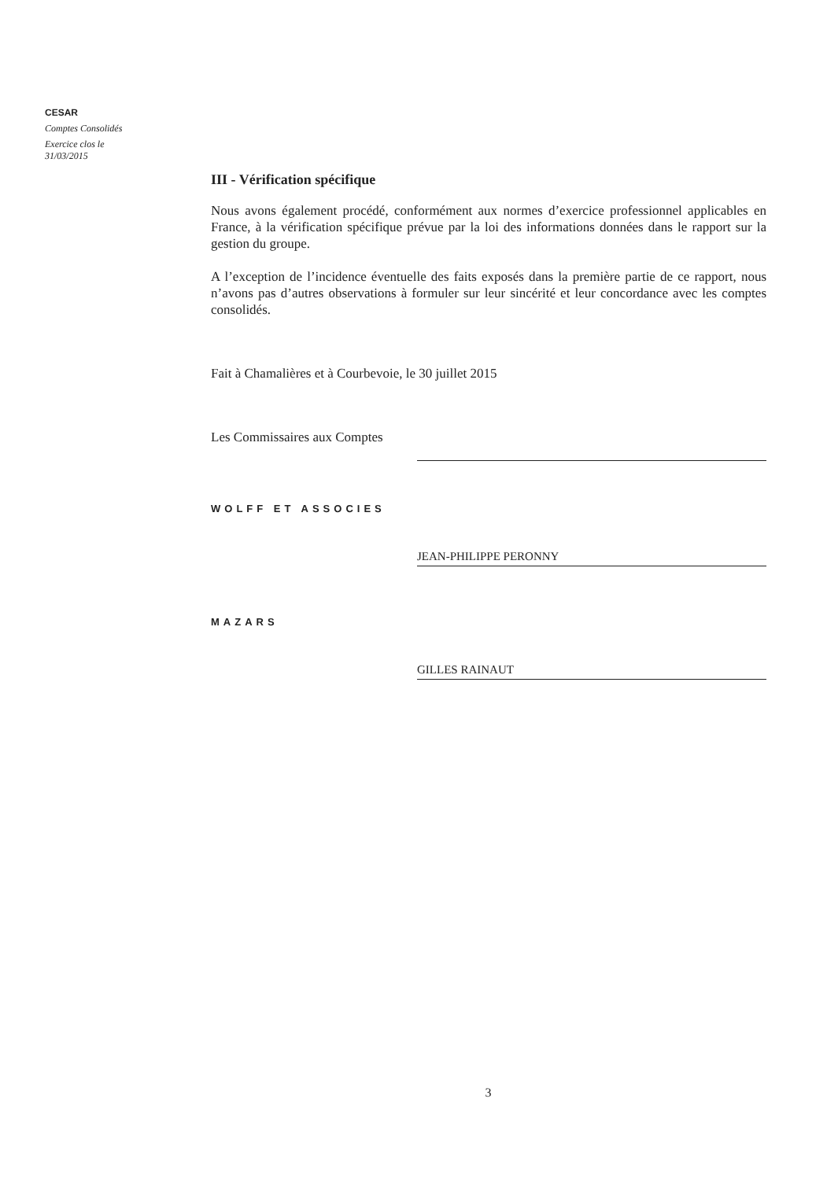CESAR
Comptes Consolidés
Exercice clos le 31/03/2015
III - Vérification spécifique
Nous avons également procédé, conformément aux normes d’exercice professionnel applicables en France, à la vérification spécifique prévue par la loi des informations données dans le rapport sur la gestion du groupe.
A l’exception de l’incidence éventuelle des faits exposés dans la première partie de ce rapport, nous n’avons pas d’autres observations à formuler sur leur sincérité et leur concordance avec les comptes consolidés.
Fait à Chamalières et à Courbevoie, le 30 juillet 2015
Les Commissaires aux Comptes
WOLFF ET ASSOCIES
JEAN-PHILIPPE PERONNY
MAZARS
GILLES RAINAUT
3